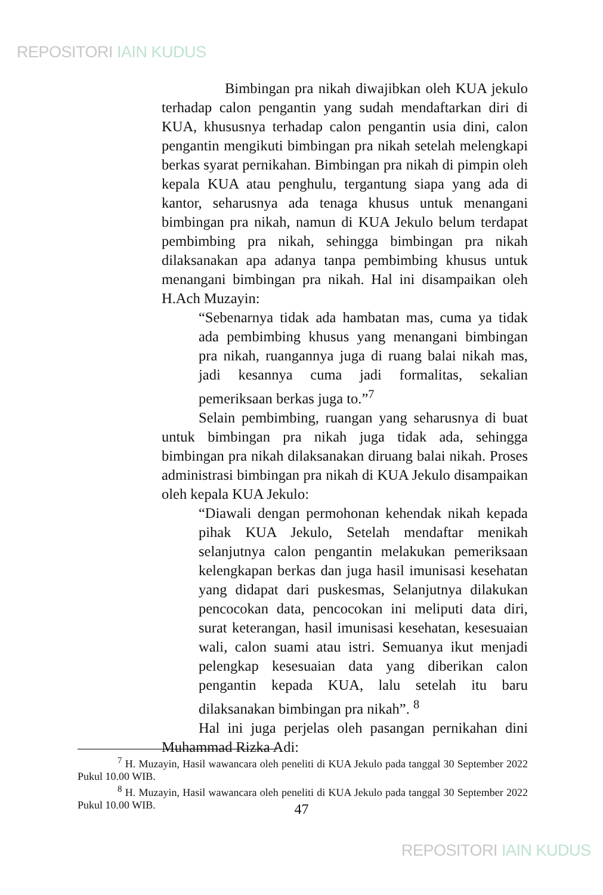REPOSITORI IAIN KUDUS
Bimbingan pra nikah diwajibkan oleh KUA jekulo terhadap calon pengantin yang sudah mendaftarkan diri di KUA, khususnya terhadap calon pengantin usia dini, calon pengantin mengikuti bimbingan pra nikah setelah melengkapi berkas syarat pernikahan. Bimbingan pra nikah di pimpin oleh kepala KUA atau penghulu, tergantung siapa yang ada di kantor, seharusnya ada tenaga khusus untuk menangani bimbingan pra nikah, namun di KUA Jekulo belum terdapat pembimbing pra nikah, sehingga bimbingan pra nikah dilaksanakan apa adanya tanpa pembimbing khusus untuk menangani bimbingan pra nikah. Hal ini disampaikan oleh H.Ach Muzayin:
“Sebenarnya tidak ada hambatan mas, cuma ya tidak ada pembimbing khusus yang menangani bimbingan pra nikah, ruangannya juga di ruang balai nikah mas, jadi kesannya cuma jadi formalitas, sekalian pemeriksaan berkas juga to.”<sup>7</sup>
Selain pembimbing, ruangan yang seharusnya di buat untuk bimbingan pra nikah juga tidak ada, sehingga bimbingan pra nikah dilaksanakan diruang balai nikah. Proses administrasi bimbingan pra nikah di KUA Jekulo disampaikan oleh kepala KUA Jekulo:
“Diawali dengan permohonan kehendak nikah kepada pihak KUA Jekulo, Setelah mendaftar menikah selanjutnya calon pengantin melakukan pemeriksaan kelengkapan berkas dan juga hasil imunisasi kesehatan yang didapat dari puskesmas, Selanjutnya dilakukan pencocokan data, pencocokan ini meliputi data diri, surat keterangan, hasil imunisasi kesehatan, kesesuaian wali, calon suami atau istri. Semuanya ikut menjadi pelengkap kesesuaian data yang diberikan calon pengantin kepada KUA, lalu setelah itu baru dilaksanakan bimbingan pra nikah”. <sup>8</sup>
Hal ini juga perjelas oleh pasangan pernikahan dini Muhammad Rizka Adi:
<sup>7</sup> H. Muzayin, Hasil wawancara oleh peneliti di KUA Jekulo pada tanggal 30 September 2022 Pukul 10.00 WIB.
<sup>8</sup> H. Muzayin, Hasil wawancara oleh peneliti di KUA Jekulo pada tanggal 30 September 2022 Pukul 10.00 WIB.
47
REPOSITORI IAIN KUDUS